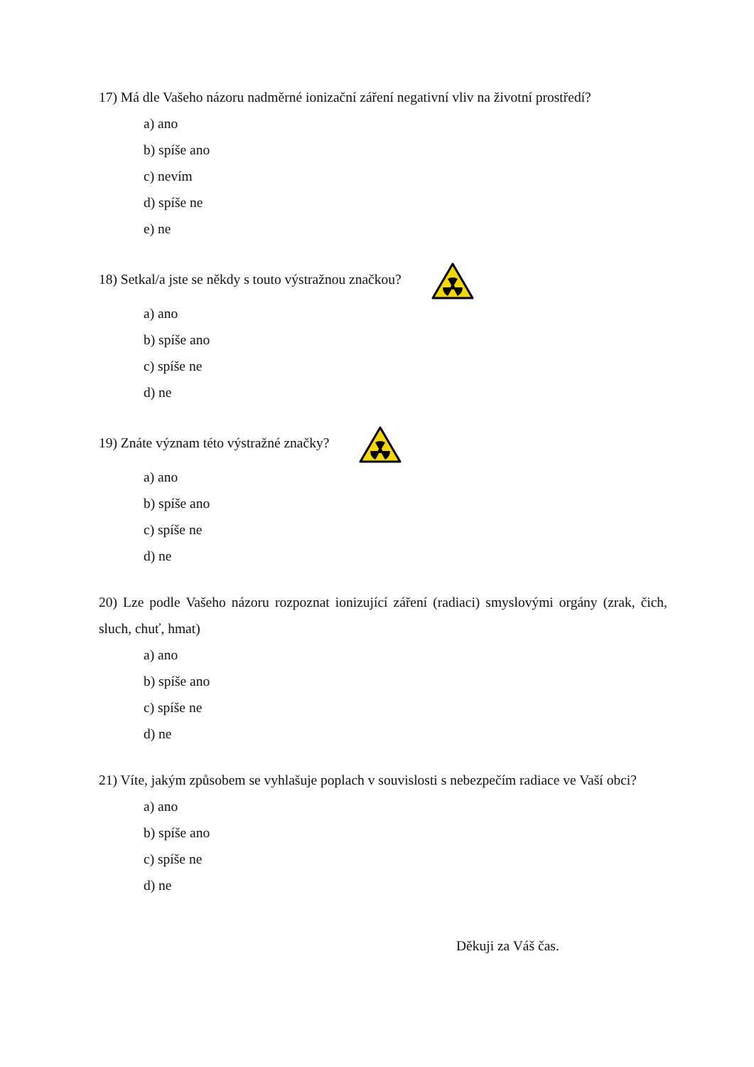17) Má dle Vašeho názoru nadměrné ionizační záření negativní vliv na životní prostředí?
a) ano
b) spíše ano
c) nevím
d) spíše ne
e) ne
18) Setkal/a jste se někdy s touto výstražnou značkou?
a) ano
b) spíše ano
c) spíše ne
d) ne
19) Znáte význam této výstražné značky?
a) ano
b) spíše ano
c) spíše ne
d) ne
20) Lze podle Vašeho názoru rozpoznat ionizující záření (radiaci) smyslovými orgány (zrak, čich, sluch, chuť, hmat)
a) ano
b) spíše ano
c) spíše ne
d) ne
21) Víte, jakým způsobem se vyhlašuje poplach v souvislosti s nebezpečím radiace ve Vaší obci?
a) ano
b) spíše ano
c) spíše ne
d) ne
Děkuji za Váš čas.